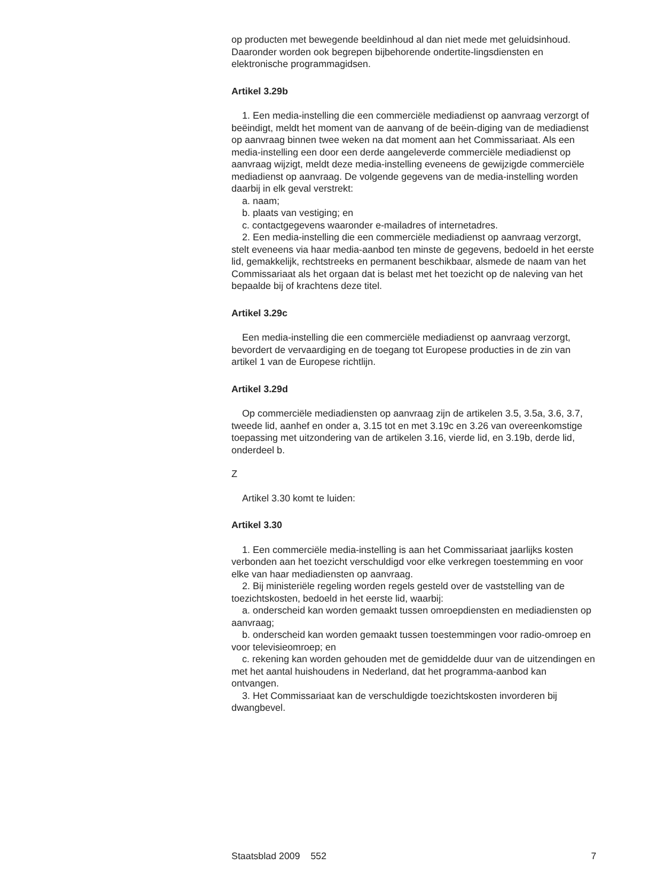op producten met bewegende beeldinhoud al dan niet mede met geluidsinhoud. Daaronder worden ook begrepen bijbehorende ondertite-lingsdiensten en elektronische programmagidsen.
Artikel 3.29b
1. Een media-instelling die een commerciële mediadienst op aanvraag verzorgt of beëindigt, meldt het moment van de aanvang of de beëin-diging van de mediadienst op aanvraag binnen twee weken na dat moment aan het Commissariaat. Als een media-instelling een door een derde aangeleverde commerciële mediadienst op aanvraag wijzigt, meldt deze media-instelling eveneens de gewijzigde commerciële mediadienst op aanvraag. De volgende gegevens van de media-instelling worden daarbij in elk geval verstrekt:
a. naam;
b. plaats van vestiging; en
c. contactgegevens waaronder e-mailadres of internetadres.
2. Een media-instelling die een commerciële mediadienst op aanvraag verzorgt, stelt eveneens via haar media-aanbod ten minste de gegevens, bedoeld in het eerste lid, gemakkelijk, rechtstreeks en permanent beschikbaar, alsmede de naam van het Commissariaat als het orgaan dat is belast met het toezicht op de naleving van het bepaalde bij of krachtens deze titel.
Artikel 3.29c
Een media-instelling die een commerciële mediadienst op aanvraag verzorgt, bevordert de vervaardiging en de toegang tot Europese producties in de zin van artikel 1 van de Europese richtlijn.
Artikel 3.29d
Op commerciële mediadiensten op aanvraag zijn de artikelen 3.5, 3.5a, 3.6, 3.7, tweede lid, aanhef en onder a, 3.15 tot en met 3.19c en 3.26 van overeenkomstige toepassing met uitzondering van de artikelen 3.16, vierde lid, en 3.19b, derde lid, onderdeel b.
Z
Artikel 3.30 komt te luiden:
Artikel 3.30
1. Een commerciële media-instelling is aan het Commissariaat jaarlijks kosten verbonden aan het toezicht verschuldigd voor elke verkregen toestemming en voor elke van haar mediadiensten op aanvraag.
2. Bij ministeriële regeling worden regels gesteld over de vaststelling van de toezichtskosten, bedoeld in het eerste lid, waarbij:
a. onderscheid kan worden gemaakt tussen omroepdiensten en mediadiensten op aanvraag;
b. onderscheid kan worden gemaakt tussen toestemmingen voor radio-omroep en voor televisieomroep; en
c. rekening kan worden gehouden met de gemiddelde duur van de uitzendingen en met het aantal huishoudens in Nederland, dat het programma-aanbod kan ontvangen.
3. Het Commissariaat kan de verschuldigde toezichtskosten invorderen bij dwangbevel.
Staatsblad 2009 552 7